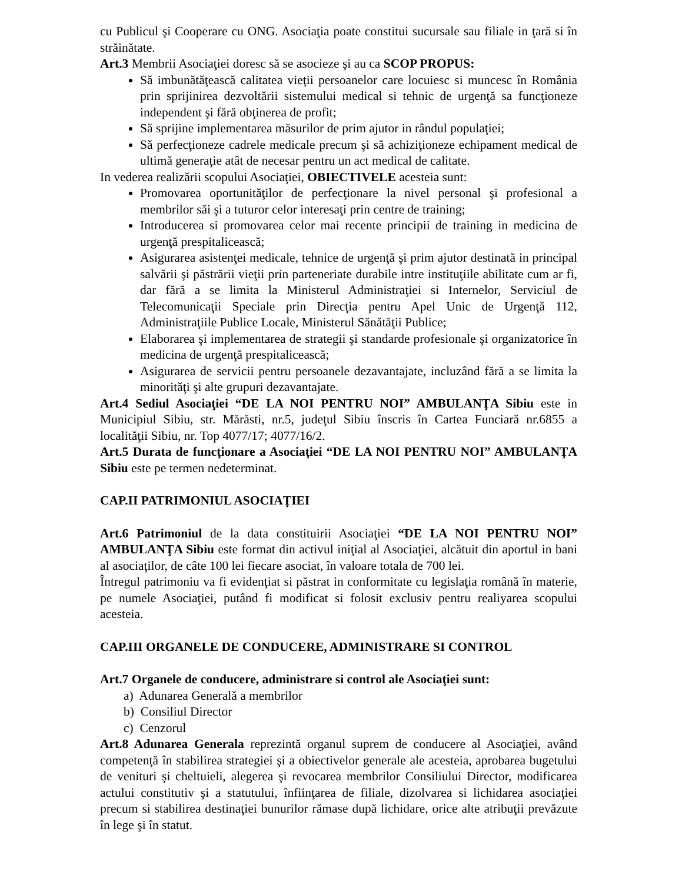cu Publicul şi Cooperare cu ONG. Asociaţia poate constitui sucursale sau filiale in ţară si în străinătate.
Art.3 Membrii Asociaţiei doresc să se asocieze şi au ca SCOP PROPUS:
Să imbunătăţească calitatea vieţii persoanelor care locuiesc si muncesc în România prin sprijinirea dezvoltării sistemului medical si tehnic de urgenţă sa funcţioneze independent şi fără obţinerea de profit;
Să sprijine implementarea măsurilor de prim ajutor in rândul populaţiei;
Să perfecţioneze cadrele medicale precum şi să achiziţioneze echipament medical de ultimă generaţie atât de necesar pentru un act medical de calitate.
In vederea realizării scopului Asociaţiei, OBIECTIVELE acesteia sunt:
Promovarea oportunităţilor de perfecţionare la nivel personal şi profesional a membrilor săi şi a tuturor celor interesaţi prin centre de training;
Introducerea si promovarea celor mai recente principii de training in medicina de urgenţă prespitalicească;
Asigurarea asistenţei medicale, tehnice de urgenţă şi prim ajutor destinată in principal salvării şi păstrării vieţii prin parteneriate durabile intre instituţiile abilitate cum ar fi, dar fără a se limita la Ministerul Administraţiei si Internelor, Serviciul de Telecomunicaţii Speciale prin Direcţia pentru Apel Unic de Urgenţă 112, Administraţiile Publice Locale, Ministerul Sănătăţii Publice;
Elaborarea şi implementarea de strategii şi standarde profesionale şi organizatorice în medicina de urgenţă prespitalicească;
Asigurarea de servicii pentru persoanele dezavantajate, incluzând fără a se limita la minorităţi şi alte grupuri dezavantajate.
Art.4 Sediul Asociaţiei “DE LA NOI PENTRU NOI” AMBULANŢA Sibiu este in Municipiul Sibiu, str. Mărăsti, nr.5, judeţul Sibiu înscris în Cartea Funciară nr.6855 a localităţii Sibiu, nr. Top 4077/17; 4077/16/2.
Art.5 Durata de funcţionare a Asociaţiei “DE LA NOI PENTRU NOI” AMBULANŢA Sibiu este pe termen nedeterminat.
CAP.II PATRIMONIUL ASOCIAŢIEI
Art.6 Patrimoniul de la data constituirii Asociaţiei “DE LA NOI PENTRU NOI” AMBULANŢA Sibiu este format din activul iniţial al Asociaţiei, alcătuit din aportul in bani al asociaţilor, de câte 100 lei fiecare asociat, în valoare totala de 700 lei.
Întregul patrimoniu va fi evidenţiat si păstrat in conformitate cu legislaţia română în materie, pe numele Asociaţiei, putând fi modificat si folosit exclusiv pentru realiyarea scopului acesteia.
CAP.III ORGANELE DE CONDUCERE, ADMINISTRARE SI CONTROL
Art.7 Organele de conducere, administrare si control ale Asociaţiei sunt:
a) Adunarea Generală a membrilor
b) Consiliul Director
c) Cenzorul
Art.8 Adunarea Generala reprezintă organul suprem de conducere al Asociaţiei, având competenţă în stabilirea strategiei şi a obiectivelor generale ale acesteia, aprobarea bugetului de venituri şi cheltuieli, alegerea şi revocarea membrilor Consiliului Director, modificarea actului constitutiv şi a statutului, înfiinţarea de filiale, dizolvarea si lichidarea asociaţiei precum si stabilirea destinaţiei bunurilor rămase după lichidare, orice alte atribuţii prevăzute în lege şi în statut.